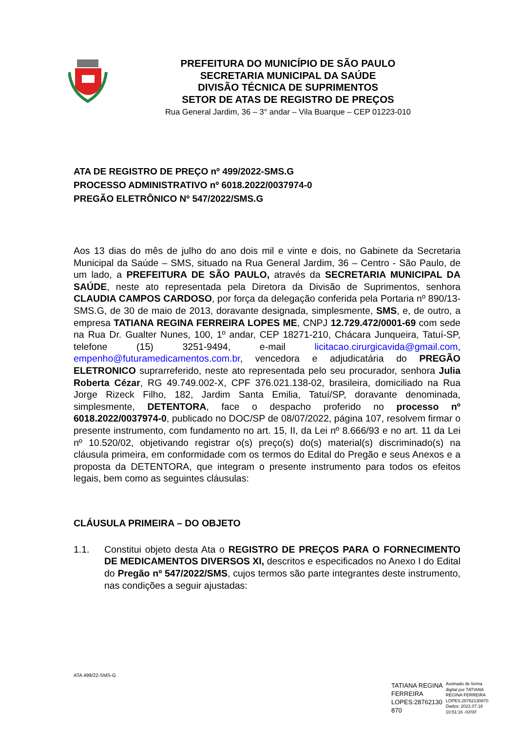PREFEITURA DO MUNICÍPIO DE SÃO PAULO
SECRETARIA MUNICIPAL DA SAÚDE
DIVISÃO TÉCNICA DE SUPRIMENTOS
SETOR DE ATAS DE REGISTRO DE PREÇOS
Rua General Jardim, 36 – 3° andar – Vila Buarque – CEP 01223-010
ATA DE REGISTRO DE PREÇO nº 499/2022-SMS.G
PROCESSO ADMINISTRATIVO nº 6018.2022/0037974-0
PREGÃO ELETRÔNICO Nº 547/2022/SMS.G
Aos 13 dias do mês de julho do ano dois mil e vinte e dois, no Gabinete da Secretaria Municipal da Saúde – SMS, situado na Rua General Jardim, 36 – Centro - São Paulo, de um lado, a PREFEITURA DE SÃO PAULO, através da SECRETARIA MUNICIPAL DA SAÚDE, neste ato representada pela Diretora da Divisão de Suprimentos, senhora CLAUDIA CAMPOS CARDOSO, por força da delegação conferida pela Portaria nº 890/13-SMS.G, de 30 de maio de 2013, doravante designada, simplesmente, SMS, e, de outro, a empresa TATIANA REGINA FERREIRA LOPES ME, CNPJ 12.729.472/0001-69 com sede na Rua Dr. Gualter Nunes, 100, 1º andar, CEP 18271-210, Chácara Junqueira, Tatuí-SP, telefone (15) 3251-9494, e-mail licitacao.cirurgicavida@gmail.com, empenho@futuramedicamentos.com.br, vencedora e adjudicatária do PREGÃO ELETRONICO suprarreferido, neste ato representada pelo seu procurador, senhora Julia Roberta Cézar, RG 49.749.002-X, CPF 376.021.138-02, brasileira, domiciliado na Rua Jorge Rizeck Filho, 182, Jardim Santa Emilia, Tatuí/SP, doravante denominada, simplesmente, DETENTORA, face o despacho proferido no processo nº 6018.2022/0037974-0, publicado no DOC/SP de 08/07/2022, página 107, resolvem firmar o presente instrumento, com fundamento no art. 15, II, da Lei nº 8.666/93 e no art. 11 da Lei nº 10.520/02, objetivando registrar o(s) preço(s) do(s) material(s) discriminado(s) na cláusula primeira, em conformidade com os termos do Edital do Pregão e seus Anexos e a proposta da DETENTORA, que integram o presente instrumento para todos os efeitos legais, bem como as seguintes cláusulas:
CLÁUSULA PRIMEIRA – DO OBJETO
1.1. Constitui objeto desta Ata o REGISTRO DE PREÇOS PARA O FORNECIMENTO DE MEDICAMENTOS DIVERSOS XI, descritos e especificados no Anexo I do Edital do Pregão nº 547/2022/SMS, cujos termos são parte integrantes deste instrumento, nas condições a seguir ajustadas:
ATA 499/22-SMS-G
TATIANA REGINA
FERREIRA
LOPES:28762130
870
Assinado de forma
digital por TATIANA
REGINA FERREIRA
LOPES:28762130870
Dados: 2022.07.18
10:51:16 -03'00'